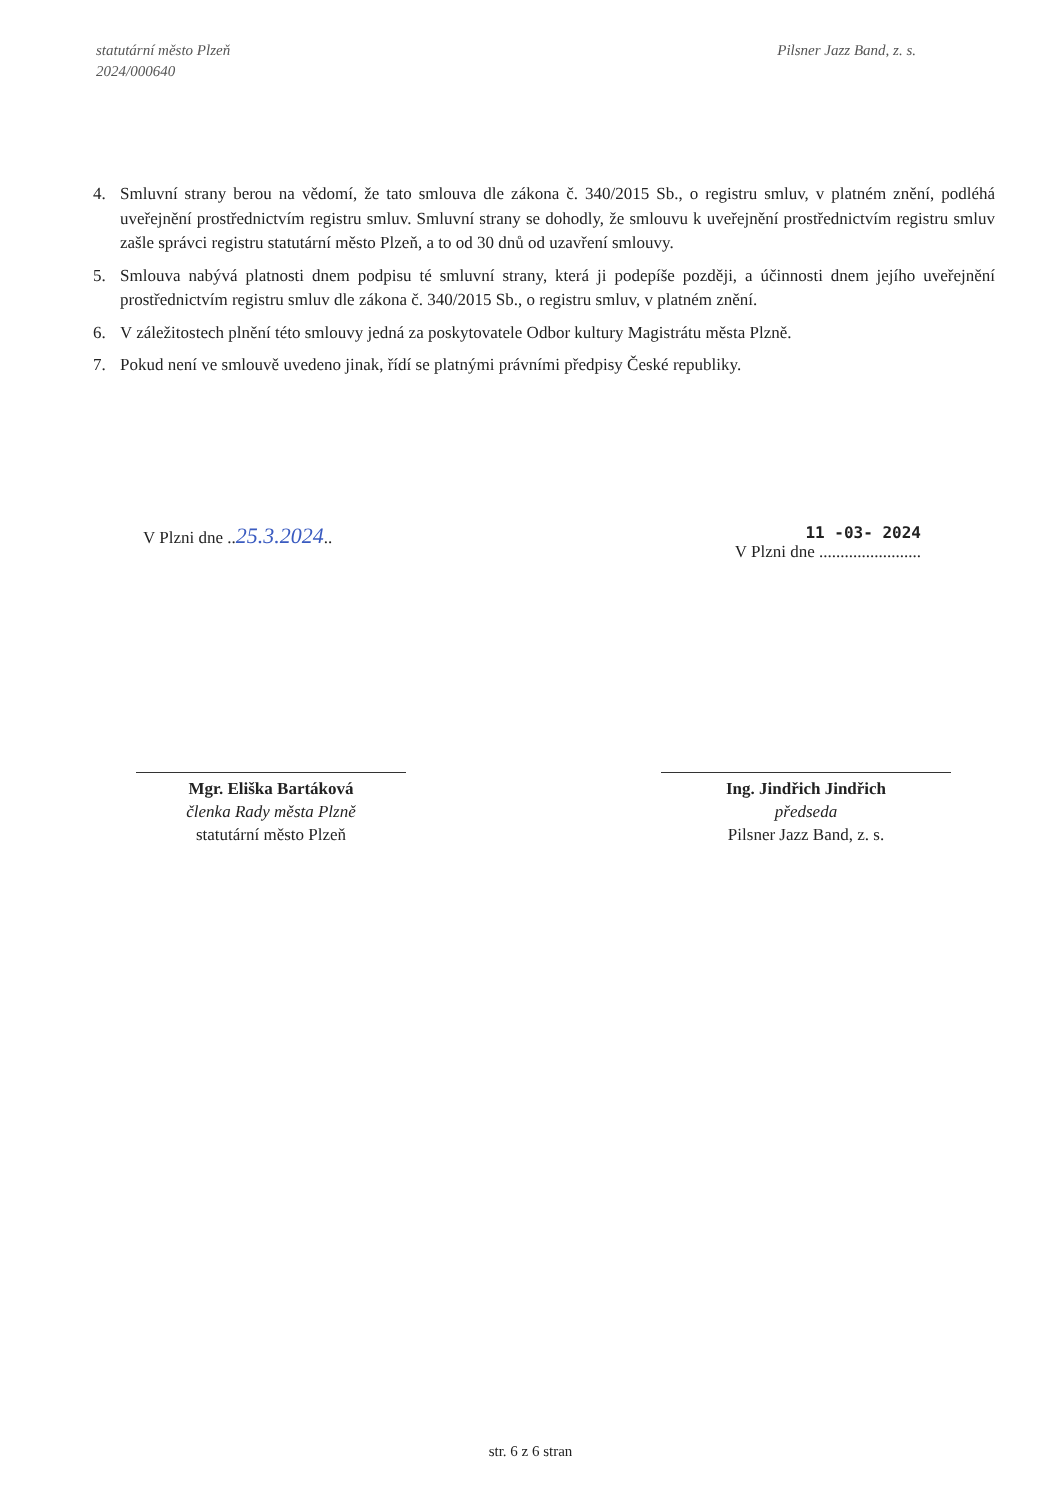statutární město Plzeň
2024/000640
Pilsner Jazz Band, z. s.
4. Smluvní strany berou na vědomí, že tato smlouva dle zákona č. 340/2015 Sb., o registru smluv, v platném znění, podléhá uveřejnění prostřednictvím registru smluv. Smluvní strany se dohodly, že smlouvu k uveřejnění prostřednictvím registru smluv zašle správci registru statutární město Plzeň, a to od 30 dnů od uzavření smlouvy.
5. Smlouva nabývá platnosti dnem podpisu té smluvní strany, která ji podepíše později, a účinnosti dnem jejího uveřejnění prostřednictvím registru smluv dle zákona č. 340/2015 Sb., o registru smluv, v platném znění.
6. V záležitostech plnění této smlouvy jedná za poskytovatele Odbor kultury Magistrátu města Plzně.
7. Pokud není ve smlouvě uvedeno jinak, řídí se platnými právními předpisy České republiky.
V Plzni dne ..25.3.2024.. 11 -03- 2024
V Plzni dne ........................
Mgr. Eliška Bartáková
členka Rady města Plzně
statutární město Plzeň
Ing. Jindřich Jindřich
předseda
Pilsner Jazz Band, z. s.
str. 6 z 6 stran